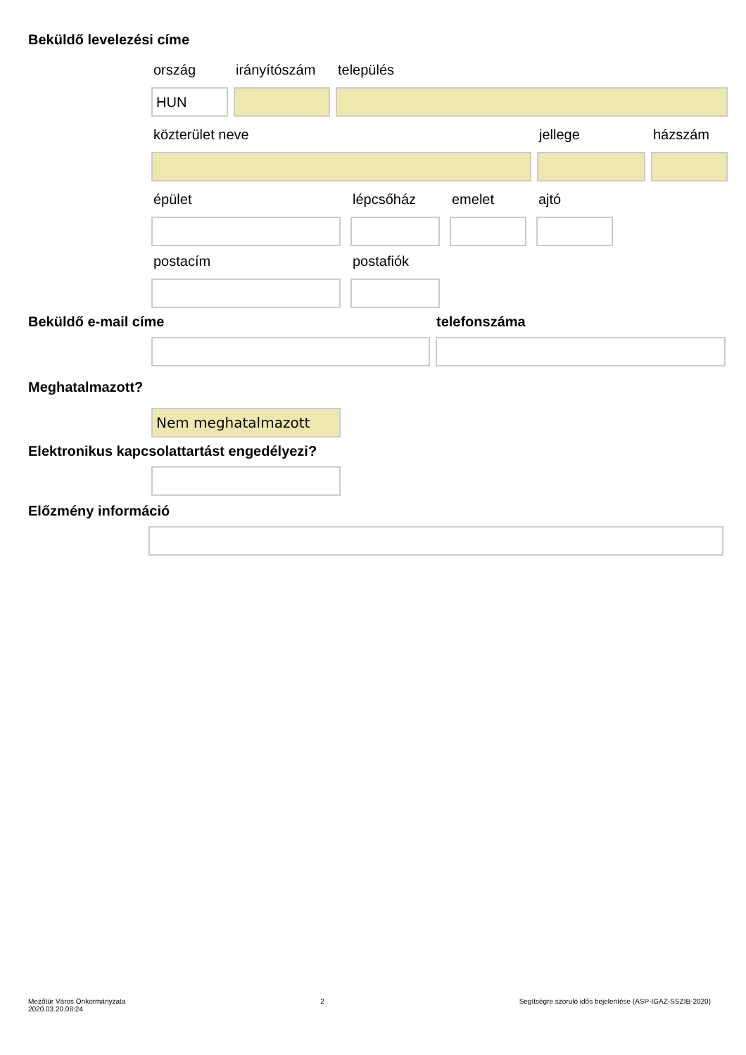Beküldő levelezési címe
ország
HUN
irányítószám település
közterület neve jellege házszám
épület lépcsőház emelet ajtó
postacím postafiók
Beküldő e-mail címe telefonszáma
Meghatalmazott?
Nem meghatalmazott
Elektronikus kapcsolattartást engedélyezi?
Előzmény információ
Mezőtúr Város Önkormányzata
2020.03.20.08:24
2 Segítségre szoruló idős bejelentése (ASP-IGAZ-SSZIB-2020)